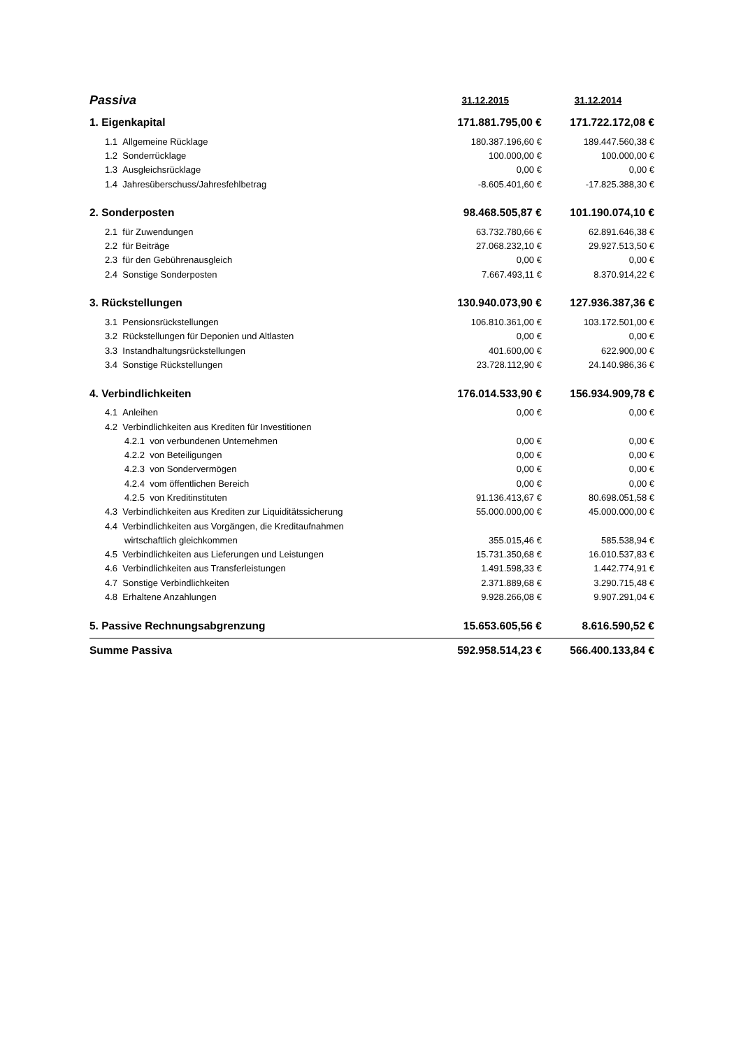| Passiva | 31.12.2015 | 31.12.2014 |
| 1. Eigenkapital | 171.881.795,00 € | 171.722.172,08 € |
| 1.1 Allgemeine Rücklage | 180.387.196,60 € | 189.447.560,38 € |
| 1.2 Sonderrücklage | 100.000,00 € | 100.000,00 € |
| 1.3 Ausgleichsrücklage | 0,00 € | 0,00 € |
| 1.4 Jahresüberschuss/Jahresfehlbetrag | -8.605.401,60 € | -17.825.388,30 € |
| 2. Sonderposten | 98.468.505,87 € | 101.190.074,10 € |
| 2.1 für Zuwendungen | 63.732.780,66 € | 62.891.646,38 € |
| 2.2 für Beiträge | 27.068.232,10 € | 29.927.513,50 € |
| 2.3 für den Gebührenausgleich | 0,00 € | 0,00 € |
| 2.4 Sonstige Sonderposten | 7.667.493,11 € | 8.370.914,22 € |
| 3. Rückstellungen | 130.940.073,90 € | 127.936.387,36 € |
| 3.1 Pensionsrückstellungen | 106.810.361,00 € | 103.172.501,00 € |
| 3.2 Rückstellungen für Deponien und Altlasten | 0,00 € | 0,00 € |
| 3.3 Instandhaltungsrückstellungen | 401.600,00 € | 622.900,00 € |
| 3.4 Sonstige Rückstellungen | 23.728.112,90 € | 24.140.986,36 € |
| 4. Verbindlichkeiten | 176.014.533,90 € | 156.934.909,78 € |
| 4.1 Anleihen | 0,00 € | 0,00 € |
| 4.2 Verbindlichkeiten aus Krediten für Investitionen | | |
| 4.2.1 von verbundenen Unternehmen | 0,00 € | 0,00 € |
| 4.2.2 von Beteiligungen | 0,00 € | 0,00 € |
| 4.2.3 von Sondervermögen | 0,00 € | 0,00 € |
| 4.2.4 vom öffentlichen Bereich | 0,00 € | 0,00 € |
| 4.2.5 von Kreditinstituten | 91.136.413,67 € | 80.698.051,58 € |
| 4.3 Verbindlichkeiten aus Krediten zur Liquiditätssicherung | 55.000.000,00 € | 45.000.000,00 € |
| 4.4 Verbindlichkeiten aus Vorgängen, die Kreditaufnahmen | | |
| wirtschaftlich gleichkommen | 355.015,46 € | 585.538,94 € |
| 4.5 Verbindlichkeiten aus Lieferungen und Leistungen | 15.731.350,68 € | 16.010.537,83 € |
| 4.6 Verbindlichkeiten aus Transferleistungen | 1.491.598,33 € | 1.442.774,91 € |
| 4.7 Sonstige Verbindlichkeiten | 2.371.889,68 € | 3.290.715,48 € |
| 4.8 Erhaltene Anzahlungen | 9.928.266,08 € | 9.907.291,04 € |
| 5. Passive Rechnungsabgrenzung | 15.653.605,56 € | 8.616.590,52 € |
| Summe Passiva | 592.958.514,23 € | 566.400.133,84 € |